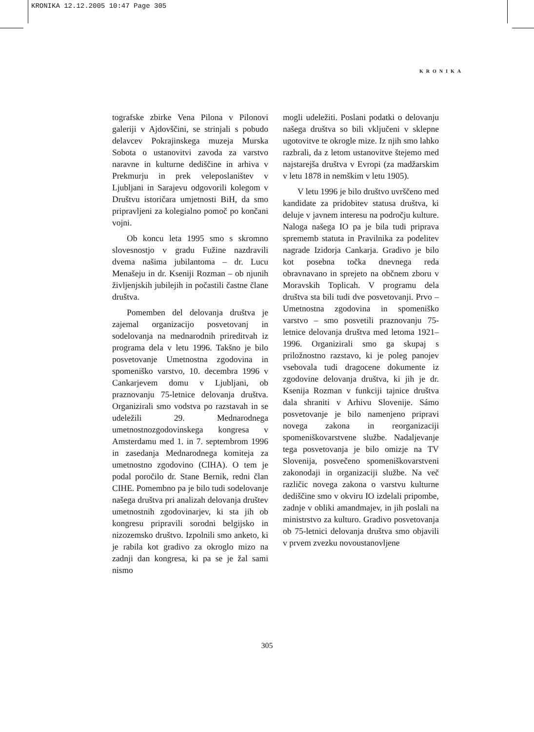KRONIKA 12.12.2005 10:47 Page 305
KRONIKA
tografske zbirke Vena Pilona v Pilonovi galeriji v Ajdovščini, se strinjali s pobudo delavcev Pokrajinskega muzeja Murska Sobota o ustanovitvi zavoda za varstvo naravne in kulturne dediščine in arhiva v Prekmurju in prek veleposlaništev v Ljubljani in Sarajevu odgovorili kolegom v Društvu istoričara umjetnosti BiH, da smo pripravljeni za kolegialno pomoč po končani vojni.
Ob koncu leta 1995 smo s skromno slovesnostjo v gradu Fužine nazdravili dvema našima jubilantoma – dr. Lucu Menašeju in dr. Kseniji Rozman – ob njunih življenjskih jubilejih in počastili častne člane društva.
Pomemben del delovanja društva je zajemal organizacijo posvetovanj in sodelovanja na mednarodnih prireditvah iz programa dela v letu 1996. Takšno je bilo posvetovanje Umetnostna zgodovina in spomeniško varstvo, 10. decembra 1996 v Cankarjevem domu v Ljubljani, ob praznovanju 75-letnice delovanja društva. Organizirali smo vodstva po razstavah in se udeležili 29. Mednarodnega umetnostnozgodovinskega kongresa v Amsterdamu med 1. in 7. septembrom 1996 in zasedanja Mednarodnega komiteja za umetnostno zgodovino (CIHA). O tem je podal poročilo dr. Stane Bernik, redni član CIHE. Pomembno pa je bilo tudi sodelovanje našega društva pri analizah delovanja društev umetnostnih zgodovinarjev, ki sta jih ob kongresu pripravili sorodni belgijsko in nizozemsko društvo. Izpolnili smo anketo, ki je rabila kot gradivo za okroglo mizo na zadnji dan kongresa, ki pa se je žal sami nismo
mogli udeležiti. Poslani podatki o delovanju našega društva so bili vključeni v sklepne ugotovitve te okrogle mize. Iz njih smo lahko razbrali, da z letom ustanovitve štejemo med najstarejša društva v Evropi (za madžarskim v letu 1878 in nemškim v letu 1905).
V letu 1996 je bilo društvo uvrščeno med kandidate za pridobitev statusa društva, ki deluje v javnem interesu na področju kulture. Naloga našega IO pa je bila tudi priprava sprememb statuta in Pravilnika za podelitev nagrade Izidorja Cankarja. Gradivo je bilo kot posebna točka dnevnega reda obravnavano in sprejeto na občnem zboru v Moravskih Toplicah. V programu dela društva sta bili tudi dve posvetovanji. Prvo – Umetnostna zgodovina in spomeniško varstvo – smo posvetili praznovanju 75-letnice delovanja društva med letoma 1921–1996. Organizirali smo ga skupaj s priložnostno razstavo, ki je poleg panojev vsebovala tudi dragocene dokumente iz zgodovine delovanja društva, ki jih je dr. Ksenija Rozman v funkciji tajnice društva dala shraniti v Arhivu Slovenije. Sámo posvetovanje je bilo namenjeno pripravi novega zakona in reorganizaciji spomeniškovarstvene službe. Nadaljevanje tega posvetovanja je bilo omizje na TV Slovenija, posvečeno spomeniškovarstveni zakonodaji in organizaciji službe. Na več različic novega zakona o varstvu kulturne dediščine smo v okviru IO izdelali pripombe, zadnje v obliki amandmajev, in jih poslali na ministrstvo za kulturo. Gradivo posvetovanja ob 75-letnici delovanja društva smo objavili v prvem zvezku novoustanovljene
305